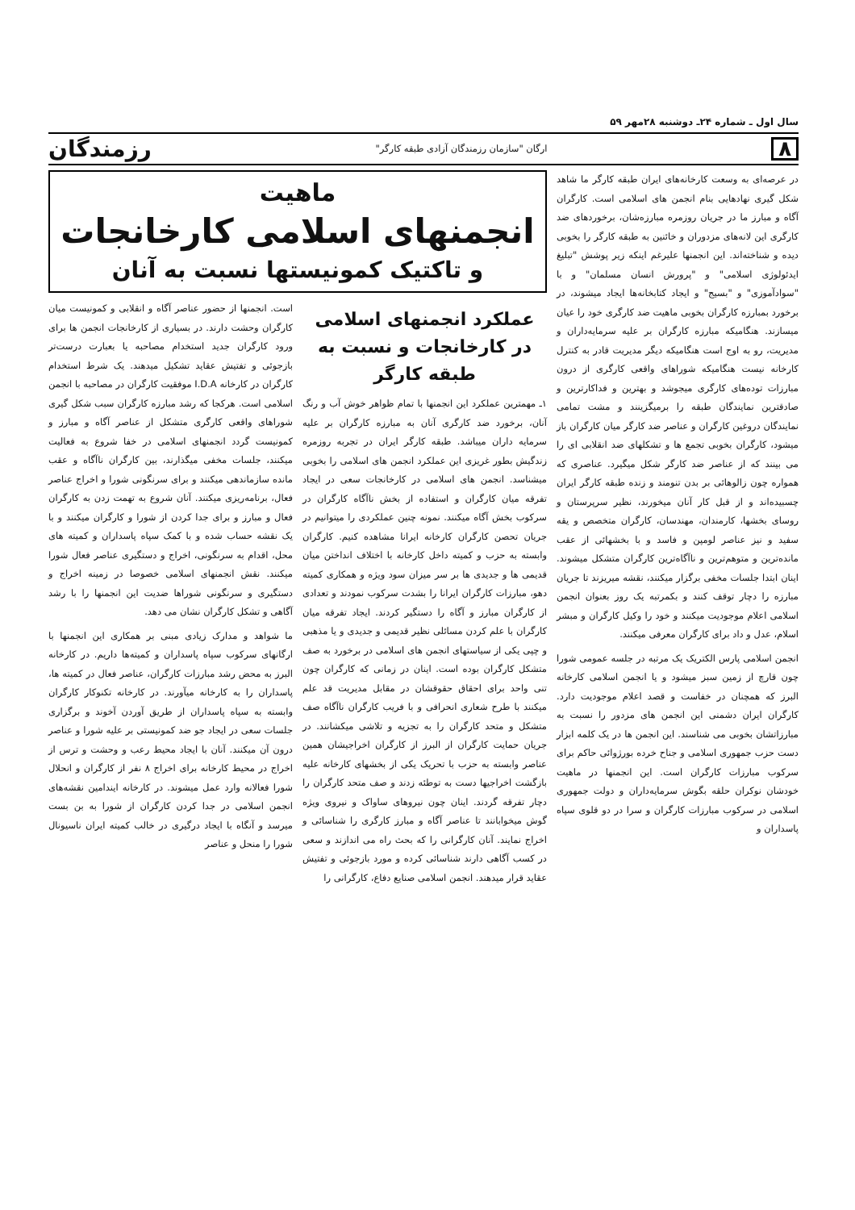سال اول ـ شماره ۲۴ـ دوشنبه ۲۸مهر ۵۹
۸ ارگان "سازمان رزمندگان آزادی طبقه کارگر" رزمندگان
در عرصه‌ای به وسعت کارخانه‌های ایران طبقه کارگر ما شاهد شکل گیری نهادهایی بنام انجمن های اسلامی است. کارگران آگاه و مبارز ما در جریان روزمره مبارزه‌شان، برخوردهای ضد کارگری این لانه‌های مزدوران و خائنین به طبقه کارگر را بخوبی دیده و شناخته‌اند. این انجمنها علیرغم اینکه زیر پوشش "تبلیغ ایدئولوژی اسلامی" و "پرورش انسان مسلمان" و با "سوادآموزی" و "بسیج" و ایجاد کتابخانه‌ها ایجاد میشوند، در برخورد بمبارزه کارگران بخوبی ماهیت ضد کارگری خود را عیان میسازند. هنگامیکه مبارزه کارگران بر علیه سرمایه‌داران و مدیریت، رو به اوج است هنگامیکه دیگر مدیریت قادر به کنترل کارخانه نیست هنگامیکه شوراهای واقعی کارگری از درون مبارزات توده‌های کارگری میجوشد و بهترین و فداکارترین و صادقترین نمایندگان طبقه را برمیگزینند و مشت تمامی نمایندگان دروغین کارگران و عناصر ضد کارگر میان کارگران باز میشود، کارگران بخوبی تجمع ها و تشکلهای ضد انقلابی ای را می بینند که از عناصر ضد کارگر شکل میگیرد. عناصری که همواره چون زالوهائی بر بدن تنومند و زنده طبقه کارگر ایران چسبیده‌اند و از قبل کار آنان میخورند، نظیر سرپرستان و روسای بخشها، کارمندان، مهندسان، کارگران متخصص و یقه سفید و نیز عناصر لومپن و فاسد و با بخشهائی از عقب مانده‌ترین و متوهم‌ترین و ناآگاه‌ترین کارگران متشکل میشوند. اینان ابتدا جلسات مخفی برگزار میکنند، نقشه میریزند تا جریان مبارزه را دچار توقف کنند و بکمرتبه یک روز بعنوان انجمن اسلامی اعلام موجودیت میکنند و خود را وکیل کارگران و مبشر اسلام، عدل و داد برای کارگران معرفی میکنند.
انجمن اسلامی پارس الکتریک یک مرتبه در جلسه عمومی شورا چون قارچ از زمین سبز میشود و یا انجمن اسلامی کارخانه البرز که همچنان در خفاست و قصد اعلام موجودیت دارد. کارگران ایران دشمنی این انجمن های مزدور را نسبت به مبارزاتشان بخوبی می شناسند. این انجمن ها در یک کلمه ابزار دست حزب جمهوری اسلامی و جناح خرده بورژوائی حاکم برای سرکوب مبارزات کارگران است. این انجمنها در ماهیت خودشان نوکران حلقه بگوش سرمایه‌داران و دولت جمهوری اسلامی در سرکوب مبارزات کارگران و سرا در دو قلوی سپاه پاسداران و
ماهیت
انجمنهای اسلامی کارخانجات
و تاکتیک کمونیستها نسبت به آنان
عملکرد انجمنهای اسلامی در کارخانجات و نسبت به طبقه کارگر
۱ـ مهمترین عملکرد این انجمنها با تمام ظواهر خوش آب و رنگ آنان، برخورد ضد کارگری آنان به مبارزه کارگران بر علیه سرمایه داران میباشد. طبقه کارگر ایران در تجربه روزمره زندگیش بطور غریزی این عملکرد انجمن های اسلامی را بخوبی میشناسد. انجمن های اسلامی در کارخانجات سعی در ایجاد تفرقه میان کارگران و استفاده از بخش ناآگاه کارگران در سرکوب بخش آگاه میکنند. نمونه چنین عملکردی را میتوانیم در جریان تحصن کارگران کارخانه ایرانا مشاهده کنیم. کارگران وابسته به حزب و کمیته داخل کارخانه با اختلاف انداختن میان قدیمی ها و جدیدی ها بر سر میزان سود ویژه و همکاری کمیته دهو، مبارزات کارگران ایرانا را بشدت سرکوب نمودند و تعدادی از کارگران مبارز و آگاه را دستگیر کردند. ایجاد تفرقه میان کارگران با علم کردن مسائلی نظیر قدیمی و جدیدی و یا مذهبی و چپی یکی از سیاستهای انجمن های اسلامی در برخورد به صف متشکل کارگران بوده است. اینان در زمانی که کارگران چون تنی واحد برای احقاق حقوقشان در مقابل مدیریت قد علم میکنند با طرح شعاری انحرافی و با فریب کارگران ناآگاه صف متشکل و متحد کارگران را به تجزیه و تلاشی میکشانند. در جریان حمایت کارگران از البرز از کارگران اخراجیشان همین عناصر وابسته به حزب با تحریک یکی از بخشهای کارخانه علیه بازگشت اخراجیها دست به توطئه زدند و صف متحد کارگران را دچار تفرقه گردند. اینان چون نیروهای ساواک و نیروی ویژه گوش میخوابانند تا عناصر آگاه و مبارز کارگری را شناسائی و اخراج نمایند. آنان کارگرانی را که بحث راه می اندازند و سعی در کسب آگاهی دارند شناسائی کرده و مورد بازجوئی و تفتیش عقاید قرار میدهند. انجمن اسلامی صنایع دفاع، کارگرانی را
است. انجمنها از حضور عناصر آگاه و انقلابی و کمونیست میان کارگران وحشت دارند. در بسیاری از کارخانجات انجمن ها برای ورود کارگران جدید استخدام مصاحبه یا بعبارت درست‌تر بازجوئی و تفتیش عقاید تشکیل میدهند. یک شرط استخدام کارگران در کارخانه I.D.A موفقیت کارگران در مصاحبه با انجمن اسلامی است. هرکجا که رشد مبارزه کارگران سبب شکل گیری شوراهای واقعی کارگری متشکل از عناصر آگاه و مبارز و کمونیست گردد انجمنهای اسلامی در خفا شروع به فعالیت میکنند، جلسات مخفی میگذارند، بین کارگران ناآگاه و عقب مانده سازماندهی میکنند و برای سرنگونی شورا و اخراج عناصر فعال، برنامه‌ریزی میکنند. آنان شروع به تهمت زدن به کارگران فعال و مبارز و برای جدا کردن از شورا و کارگران میکنند و با یک نقشه حساب شده و با کمک سپاه پاسداران و کمیته های محل، اقدام به سرنگونی، اخراج و دستگیری عناصر فعال شورا میکنند. نقش انجمنهای اسلامی خصوصا در زمینه اخراج و دستگیری و سرنگونی شوراها ضدیت این انجمنها را با رشد آگاهی و تشکل کارگران نشان می دهد.
ما شواهد و مدارک زیادی مبنی بر همکاری این انجمنها با ارگانهای سرکوب سپاه پاسداران و کمیته‌ها داریم. در کارخانه البرز به محض رشد مبارزات کارگران، عناصر فعال در کمیته ها، پاسداران را به کارخانه میآورند. در کارخانه تکنوکار کارگران وابسته به سپاه پاسداران از طریق آوردن آخوند و برگزاری جلسات سعی در ایجاد جو ضد کمونیستی بر علیه شورا و عناصر درون آن میکنند. آنان با ایجاد محیط رعب و وحشت و ترس از اخراج در محیط کارخانه برای اخراج ۸ نفر از کارگران و انحلال شورا فعالانه وارد عمل میشوند. در کارخانه ایندامین نقشه‌های انجمن اسلامی در جدا کردن کارگران از شورا به بن بست میرسد و آنگاه با ایجاد درگیری در خالب کمیته ایران ناسیونال شورا را منحل و عناصر